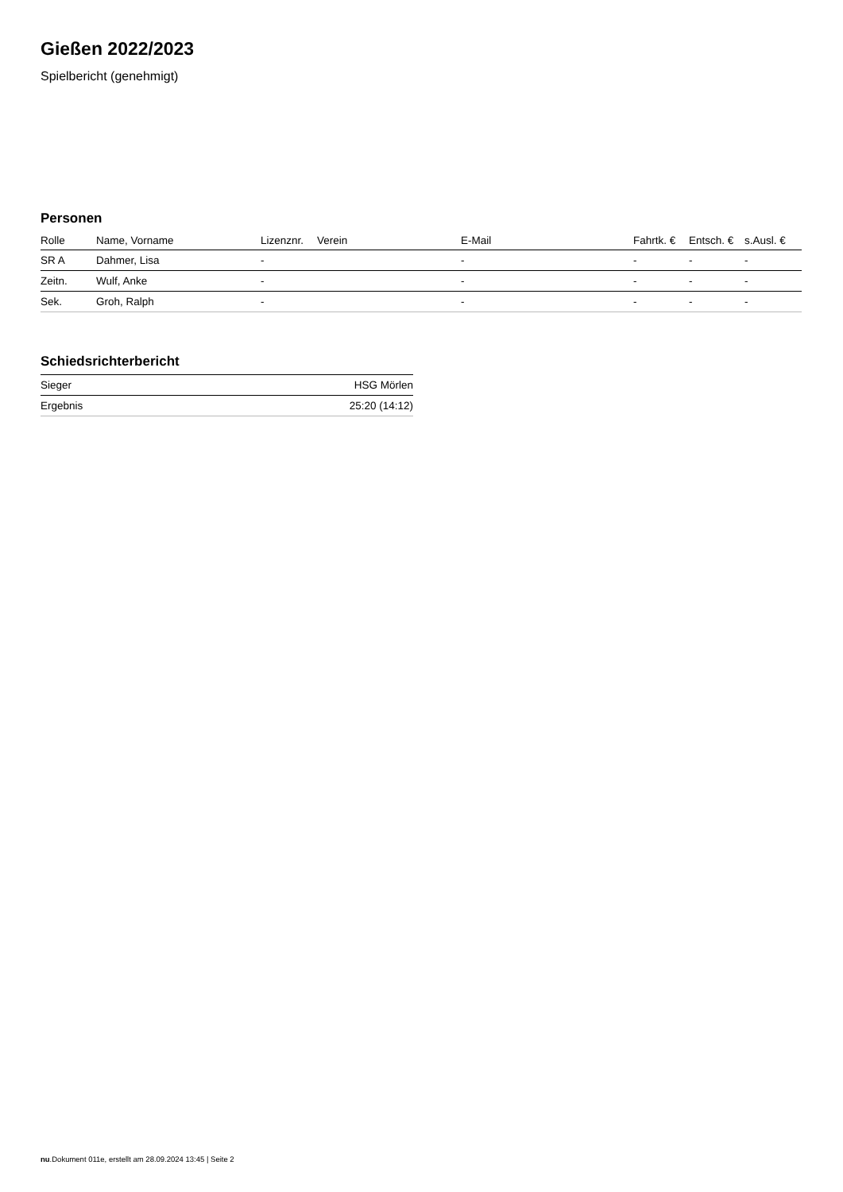Gießen 2022/2023
Spielbericht (genehmigt)
Personen
| Rolle | Name, Vorname | Lizenznr. | Verein | E-Mail | Fahrtk. € | Entsch. € | s.Ausl. € |
| --- | --- | --- | --- | --- | --- | --- | --- |
| SR A | Dahmer, Lisa | - | | - | - | - | - |
| Zeitn. | Wulf, Anke | - | | - | - | - | - |
| Sek. | Groh, Ralph | - | | - | - | - | - |
Schiedsrichterbericht
| Sieger | HSG Mörlen |
| Ergebnis | 25:20 (14:12) |
nu.Dokument 011e, erstellt am 28.09.2024 13:45 | Seite 2